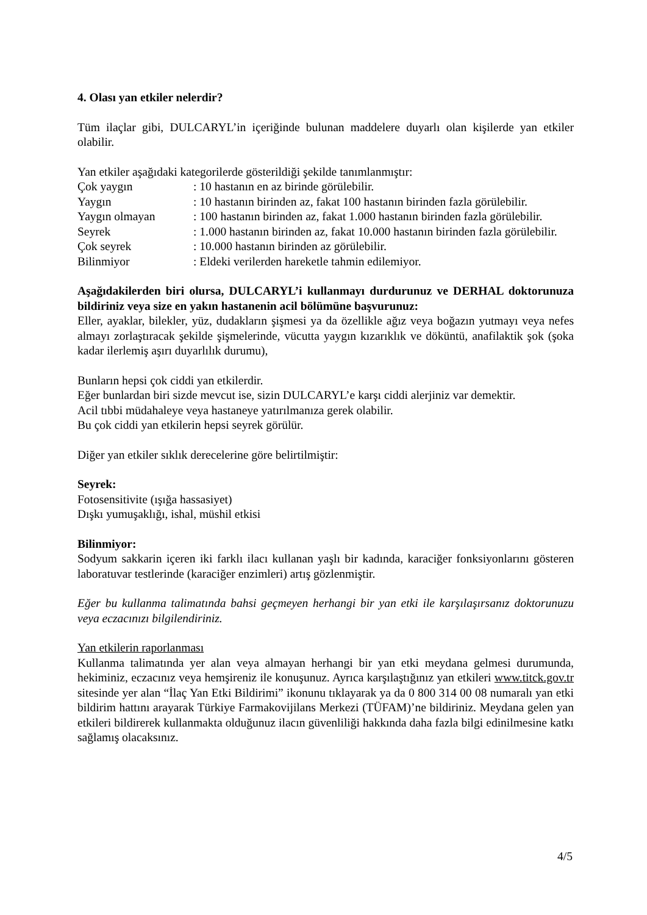4. Olası yan etkiler nelerdir?
Tüm ilaçlar gibi, DULCARYL’in içeriğinde bulunan maddelere duyarlı olan kişilerde yan etkiler olabilir.
Yan etkiler aşağıdaki kategorilerde gösterildiği şekilde tanımlanmıştır:
Çok yaygın: 10 hastanın en az birinde görülebilir.
Yaygın: 10 hastanın birinden az, fakat 100 hastanın birinden fazla görülebilir.
Yaygın olmayan: 100 hastanın birinden az, fakat 1.000 hastanın birinden fazla görülebilir.
Seyrek: 1.000 hastanın birinden az, fakat 10.000 hastanın birinden fazla görülebilir.
Çok seyrek: 10.000 hastanın birinden az görülebilir.
Bilinmiyor: Eldeki verilerden hareketle tahmin edilemiyor.
Aşağıdakilerden biri olursa, DULCARYL’i kullanmayı durdurunuz ve DERHAL doktorunuza bildiriniz veya size en yakın hastanenin acil bölümüne başvurunuz:
Eller, ayaklar, bilekler, yüz, dudakların şişmesi ya da özellikle ağız veya boğazın yutmayı veya nefes almayı zorlaştıracak şekilde şişmelerinde, vücutta yaygın kızarıklık ve döküntü, anafilaktik şok (şoka kadar ilerlemiş aşırı duyarlılık durumu),
Bunların hepsi çok ciddi yan etkilerdir.
Eğer bunlardan biri sizde mevcut ise, sizin DULCARYL’e karşı ciddi alerjiniz var demektir.
Acil tıbbi müdahaleye veya hastaneye yatırılmanıza gerek olabilir.
Bu çok ciddi yan etkilerin hepsi seyrek görülür.
Diğer yan etkiler sıklık derecelerine göre belirtilmiştir:
Seyrek:
Fotosensitivite (ışığa hassasiyet)
Dışkı yumuşaklığı, ishal, müshil etkisi
Bilinmiyor:
Sodyum sakkarin içeren iki farklı ilacı kullanan yaşlı bir kadında, karaciğer fonksiyonlarını gösteren laboratuvar testlerinde (karaciğer enzimleri) artış gözlenmiştir.
Eğer bu kullanma talimatında bahsi geçmeyen herhangi bir yan etki ile karşılaşırsanız doktorunuzu veya eczacınızı bilgilendiriniz.
Yan etkilerin raporlanması
Kullanma talimatında yer alan veya almayan herhangi bir yan etki meydana gelmesi durumunda, hekiminiz, eczacınız veya hemşireniz ile konuşunuz. Ayrıca karşılaştığınız yan etkileri www.titck.gov.tr sitesinde yer alan “İlaç Yan Etki Bildirimi” ikonunu tıklayarak ya da 0 800 314 00 08 numaralı yan etki bildirim hattını arayarak Türkiye Farmakovijilans Merkezi (TÜFAM)’ne bildiriniz. Meydana gelen yan etkileri bildirerek kullanmakta olduğunuz ilacın güvenliliği hakkında daha fazla bilgi edinilmesine katkı sağlamış olacaksınız.
4/5